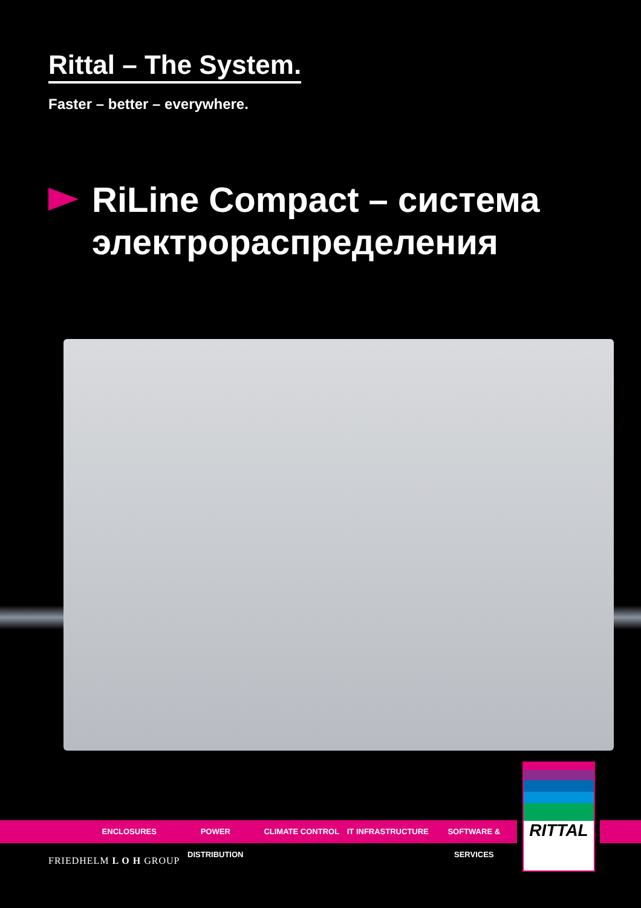Rittal – The System.
Faster – better – everywhere.
RiLine Compact – система
электрораспределения
ENCLOSURES POWER DISTRIBUTION CLIMATE CONTROL IT INFRASTRUCTURE SOFTWARE & SERVICES
RITTAL
FRIEDHELM L O H GROUP